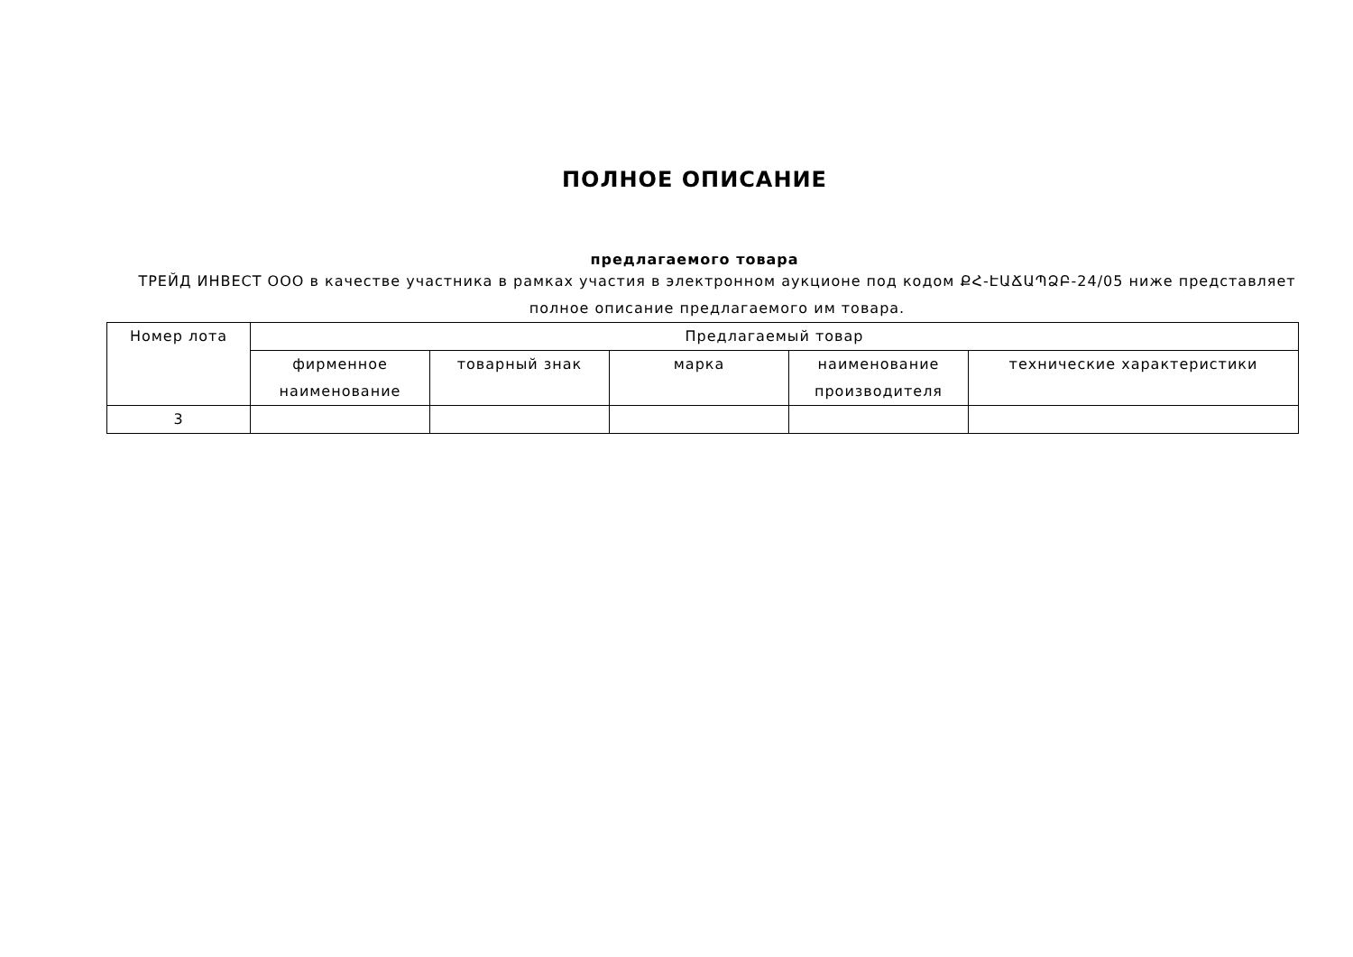ПОЛНОЕ ОПИСАНИЕ
предлагаемого товара
ТРЕЙД ИНВЕСТ ООО в качестве участника в рамках участия в электронном аукционе под кодом ՔՀ-ԷԱՃԱՊՁԲ-24/05 ниже представляет полное описание предлагаемого им товара.
| Номер лота | Предлагаемый товар | | | | |
| --- | --- | --- | --- | --- | --- |
| | фирменное наименование | товарный знак | марка | наименование производителя | технические характеристики |
| 3 | | | | | |